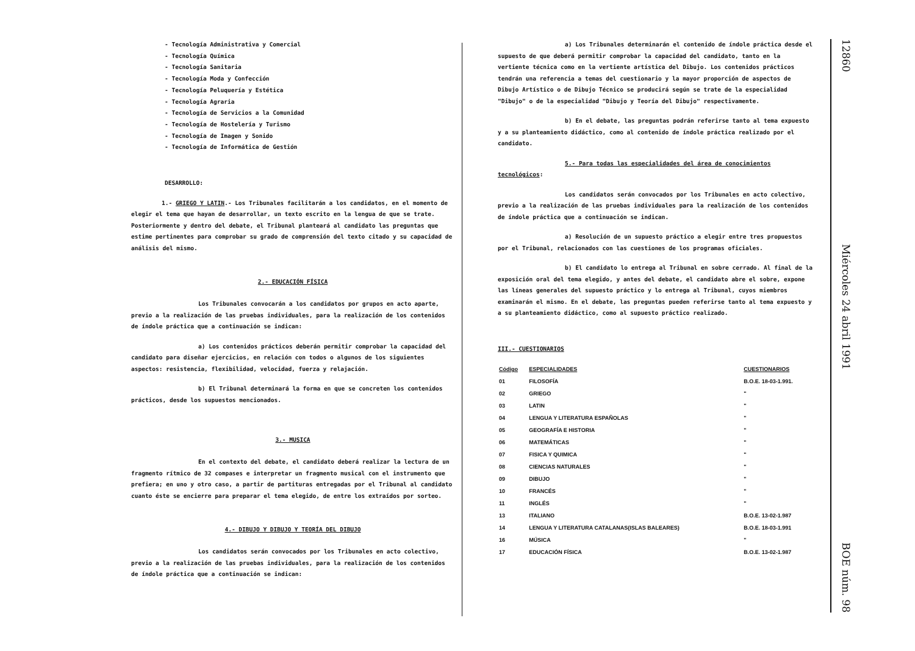- Tecnología Administrativa y Comercial
- Tecnología Química
- Tecnología Sanitaria
- Tecnología Moda y Confección
- Tecnología Peluquería y Estética
- Tecnología Agraria
- Tecnología de Servicios a la Comunidad
- Tecnología de Hostelería y Turismo
- Tecnología de Imagen y Sonido
- Tecnología de Informática de Gestión
DESARROLLO:
1.- GRIEGO Y LATIN.- Los Tribunales facilitarán a los candidatos, en el momento de elegir el tema que hayan de desarrollar, un texto escrito en la lengua de que se trate. Posteriormente y dentro del debate, el Tribunal planteará al candidato las preguntas que estime pertinentes para comprobar su grado de comprensión del texto citado y su capacidad de análisis del mismo.
2.- EDUCACIÓN FÍSICA
Los Tribunales convocarán a los candidatos por grupos en acto aparte, previo a la realización de las pruebas individuales, para la realización de los contenidos de índole práctica que a continuación se indican:
a) Los contenidos prácticos deberán permitir comprobar la capacidad del candidato para diseñar ejercicios, en relación con todos o algunos de los siguientes aspectos: resistencia, flexibilidad, velocidad, fuerza y relajación.
b) El Tribunal determinará la forma en que se concreten los contenidos prácticos, desde los supuestos mencionados.
3.- MUSICA
En el contexto del debate, el candidato deberá realizar la lectura de un fragmento rítmico de 32 compases e interpretar un fragmento musical con el instrumento que prefiera; en uno y otro caso, a partir de partituras entregadas por el Tribunal al candidato cuanto éste se encierre para preparar el tema elegido, de entre los extraídos por sorteo.
4.- DIBUJO Y DIBUJO Y TEORÍA DEL DIBUJO
Los candidatos serán convocados por los Tribunales en acto colectivo, previo a la realización de las pruebas individuales, para la realización de los contenidos de índole práctica que a continuación se indican:
a) Los Tribunales determinarán el contenido de índole práctica desde el supuesto de que deberá permitir comprobar la capacidad del candidato, tanto en la vertiente técnica como en la vertiente artística del Dibujo. Los contenidos prácticos tendrán una referencia a temas del cuestionario y la mayor proporción de aspectos de Dibujo Artístico o de Dibujo Técnico se producirá según se trate de la especialidad "Dibujo" o de la especialidad "Dibujo y Teoría del Dibujo" respectivamente.
b) En el debate, las preguntas podrán referirse tanto al tema expuesto y a su planteamiento didáctico, como al contenido de índole práctica realizado por el candidato.
5.- Para todas las especialidades del área de conocimientos tecnológicos:
Los candidatos serán convocados por los Tribunales en acto colectivo, previo a la realización de las pruebas individuales para la realización de los contenidos de índole práctica que a continuación se indican.
a) Resolución de un supuesto práctico a elegir entre tres propuestos por el Tribunal, relacionados con las cuestiones de los programas oficiales.
b) El candidato lo entrega al Tribunal en sobre cerrado. Al final de la exposición oral del tema elegido, y antes del debate, el candidato abre el sobre, expone las líneas generales del supuesto práctico y lo entrega al Tribunal, cuyos miembros examinarán el mismo. En el debate, las preguntas pueden referirse tanto al tema expuesto y a su planteamiento didáctico, como al supuesto práctico realizado.
III.- CUESTIONARIOS
| Código | ESPECIALIDADES | CUESTIONARIOS |
| --- | --- | --- |
| 01 | FILOSOFÍA | B.O.E. 18-03-1.991. |
| 02 | GRIEGO | " |
| 03 | LATIN | " |
| 04 | LENGUA Y LITERATURA ESPAÑOLAS | " |
| 05 | GEOGRAFÍA E HISTORIA | " |
| 06 | MATEMÁTICAS | " |
| 07 | FISICA Y QUIMICA | " |
| 08 | CIENCIAS NATURALES | " |
| 09 | DIBUJO | " |
| 10 | FRANCÉS | " |
| 11 | INGLÉS | " |
| 13 | ITALIANO | B.O.E. 13-02-1.987 |
| 14 | LENGUA Y LITERATURA CATALANAS(ISLAS BALEARES) | B.O.E. 18-03-1.991 |
| 16 | MÚSICA | " |
| 17 | EDUCACIÓN FÍSICA | B.O.E. 13-02-1.987 |
12860 Miércoles 24 abril 1991 BOE núm. 98